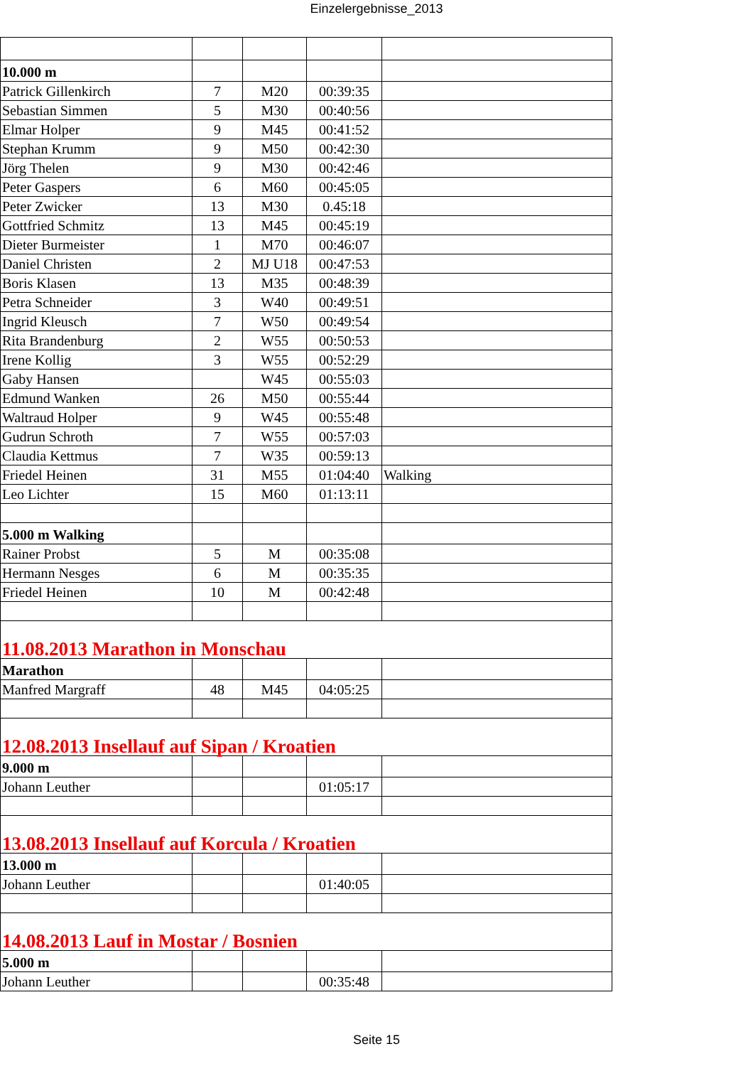Einzelergebnisse_2013
| 10.000 m | | | | |
| Patrick Gillenkirch | 7 | M20 | 00:39:35 | |
| Sebastian Simmen | 5 | M30 | 00:40:56 | |
| Elmar Holper | 9 | M45 | 00:41:52 | |
| Stephan Krumm | 9 | M50 | 00:42:30 | |
| Jörg Thelen | 9 | M30 | 00:42:46 | |
| Peter Gaspers | 6 | M60 | 00:45:05 | |
| Peter Zwicker | 13 | M30 | 0.45:18 | |
| Gottfried Schmitz | 13 | M45 | 00:45:19 | |
| Dieter Burmeister | 1 | M70 | 00:46:07 | |
| Daniel Christen | 2 | MJ U18 | 00:47:53 | |
| Boris Klasen | 13 | M35 | 00:48:39 | |
| Petra Schneider | 3 | W40 | 00:49:51 | |
| Ingrid Kleusch | 7 | W50 | 00:49:54 | |
| Rita Brandenburg | 2 | W55 | 00:50:53 | |
| Irene Kollig | 3 | W55 | 00:52:29 | |
| Gaby Hansen | | W45 | 00:55:03 | |
| Edmund Wanken | 26 | M50 | 00:55:44 | |
| Waltraud Holper | 9 | W45 | 00:55:48 | |
| Gudrun Schroth | 7 | W55 | 00:57:03 | |
| Claudia Kettmus | 7 | W35 | 00:59:13 | |
| Friedel Heinen | 31 | M55 | 01:04:40 | Walking |
| Leo Lichter | 15 | M60 | 01:13:11 | |
| 5.000 m Walking | | | | |
| Rainer Probst | 5 | M | 00:35:08 | |
| Hermann Nesges | 6 | M | 00:35:35 | |
| Friedel Heinen | 10 | M | 00:42:48 | |
| 11.08.2013 Marathon in Monschau | | | | |
| Marathon | | | | |
| Manfred Margraff | 48 | M45 | 04:05:25 | |
| 12.08.2013 Insellauf auf Sipan / Kroatien | | | | |
| 9.000 m | | | | |
| Johann Leuther | | | 01:05:17 | |
| 13.08.2013 Insellauf auf Korcula / Kroatien | | | | |
| 13.000 m | | | | |
| Johann Leuther | | | 01:40:05 | |
| 14.08.2013 Lauf in Mostar / Bosnien | | | | |
| 5.000 m | | | | |
| Johann Leuther | | | 00:35:48 | |
Seite 15